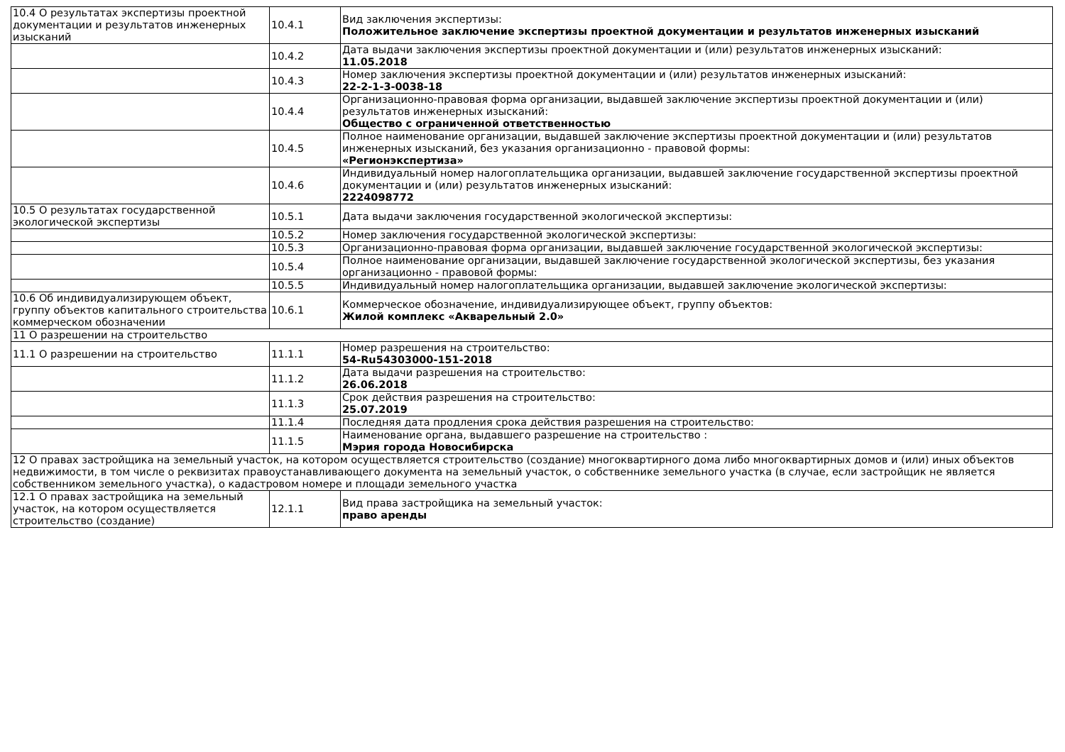| 10.4 О результатах экспертизы проектной документации и результатов инженерных изысканий | 10.4.1 | Вид заключения экспертизы: Положительное заключение экспертизы проектной документации и результатов инженерных изысканий |
| | 10.4.2 | Дата выдачи заключения экспертизы проектной документации и (или) результатов инженерных изысканий: 11.05.2018 |
| | 10.4.3 | Номер заключения экспертизы проектной документации и (или) результатов инженерных изысканий: 22-2-1-3-0038-18 |
| | 10.4.4 | Организационно-правовая форма организации, выдавшей заключение экспертизы проектной документации и (или) результатов инженерных изысканий: Общество с ограниченной ответственностью |
| | 10.4.5 | Полное наименование организации, выдавшей заключение экспертизы проектной документации и (или) результатов инженерных изысканий, без указания организационно - правовой формы: «Регионэкспертиза» |
| | 10.4.6 | Индивидуальный номер налогоплательщика организации, выдавшей заключение государственной экспертизы проектной документации и (или) результатов инженерных изысканий: 2224098772 |
| 10.5 О результатах государственной экологической экспертизы | 10.5.1 | Дата выдачи заключения государственной экологической экспертизы: |
| | 10.5.2 | Номер заключения государственной экологической экспертизы: |
| | 10.5.3 | Организационно-правовая форма организации, выдавшей заключение государственной экологической экспертизы: |
| | 10.5.4 | Полное наименование организации, выдавшей заключение государственной экологической экспертизы, без указания организационно - правовой формы: |
| | 10.5.5 | Индивидуальный номер налогоплательщика организации, выдавшей заключение экологической экспертизы: |
| 10.6 Об индивидуализирующем объект, группу объектов капитального строительства коммерческом обозначении | 10.6.1 | Коммерческое обозначение, индивидуализирующее объект, группу объектов: Жилой комплекс «Акварельный 2.0» |
| 11 О разрешении на строительство | | |
| 11.1 О разрешении на строительство | 11.1.1 | Номер разрешения на строительство: 54-Ru54303000-151-2018 |
| | 11.1.2 | Дата выдачи разрешения на строительство: 26.06.2018 |
| | 11.1.3 | Срок действия разрешения на строительство: 25.07.2019 |
| | 11.1.4 | Последняя дата продления срока действия разрешения на строительство: |
| | 11.1.5 | Наименование органа, выдавшего разрешение на строительство : Мэрия города Новосибирска |
| 12 О правах застройщика на земельный участок, на котором осуществляется строительство (создание) многоквартирного дома либо многоквартирных домов и (или) иных объектов недвижимости, в том числе о реквизитах правоустанавливающего документа на земельный участок, о собственнике земельного участка (в случае, если застройщик не является собственником земельного участка), о кадастровом номере и площади земельного участка | | |
| 12.1 О правах застройщика на земельный участок, на котором осуществляется строительство (создание) | 12.1.1 | Вид права застройщика на земельный участок: право аренды |